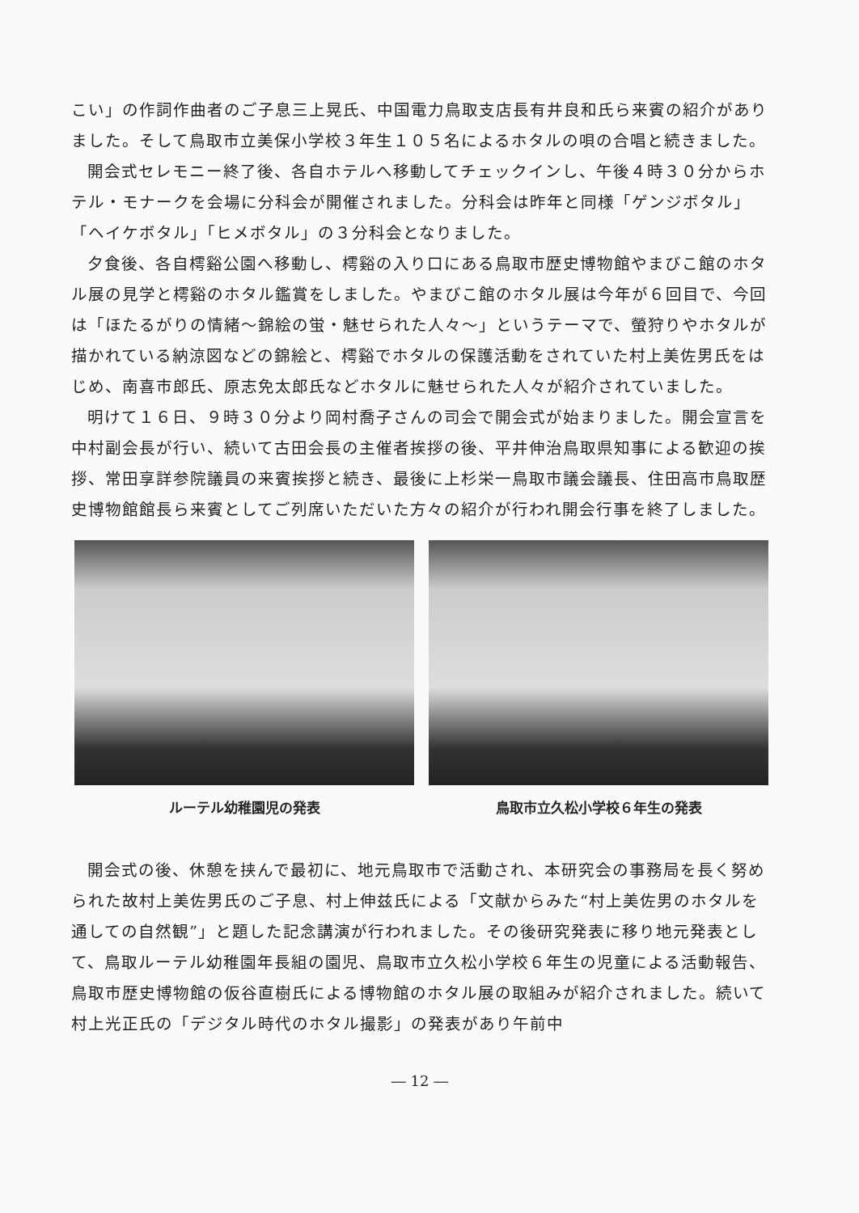こい」の作詞作曲者のご子息三上晃氏、中国電力鳥取支店長有井良和氏ら来賓の紹介がありました。そして鳥取市立美保小学校３年生１０５名によるホタルの唄の合唱と続きました。
開会式セレモニー終了後、各自ホテルへ移動してチェックインし、午後４時３０分からホテル・モナークを会場に分科会が開催されました。分科会は昨年と同様「ゲンジボタル」「ヘイケボタル」「ヒメボタル」の３分科会となりました。
夕食後、各自樗谿公園へ移動し、樗谿の入り口にある鳥取市歴史博物館やまびこ館のホタル展の見学と樗谿のホタル鑑賞をしました。やまびこ館のホタル展は今年が６回目で、今回は「ほたるがりの情緒～錦絵の蛍・魅せられた人々～」というテーマで、螢狩りやホタルが描かれている納涼図などの錦絵と、樗谿でホタルの保護活動をされていた村上美佐男氏をはじめ、南喜市郎氏、原志免太郎氏などホタルに魅せられた人々が紹介されていました。
明けて１６日、９時３０分より岡村喬子さんの司会で開会式が始まりました。開会宣言を中村副会長が行い、続いて古田会長の主催者挨拶の後、平井伸治鳥取県知事による歓迎の挨拶、常田享詳参院議員の来賓挨拶と続き、最後に上杉栄一鳥取市議会議長、住田高市鳥取歴史博物館館長ら来賓としてご列席いただいた方々の紹介が行われ開会行事を終了しました。
ルーテル幼稚園児の発表 鳥取市立久松小学校６年生の発表
開会式の後、休憩を挟んで最初に、地元鳥取市で活動され、本研究会の事務局を長く努められた故村上美佐男氏のご子息、村上伸兹氏による「文献からみた“村上美佐男のホタルを通しての自然観”」と題した記念講演が行われました。その後研究発表に移り地元発表として、鳥取ルーテル幼稚園年長組の園児、鳥取市立久松小学校６年生の児童による活動報告、鳥取市歴史博物館の仮谷直樹氏による博物館のホタル展の取組みが紹介されました。続いて村上光正氏の「デジタル時代のホタル撮影」の発表があり午前中
― 12 ―